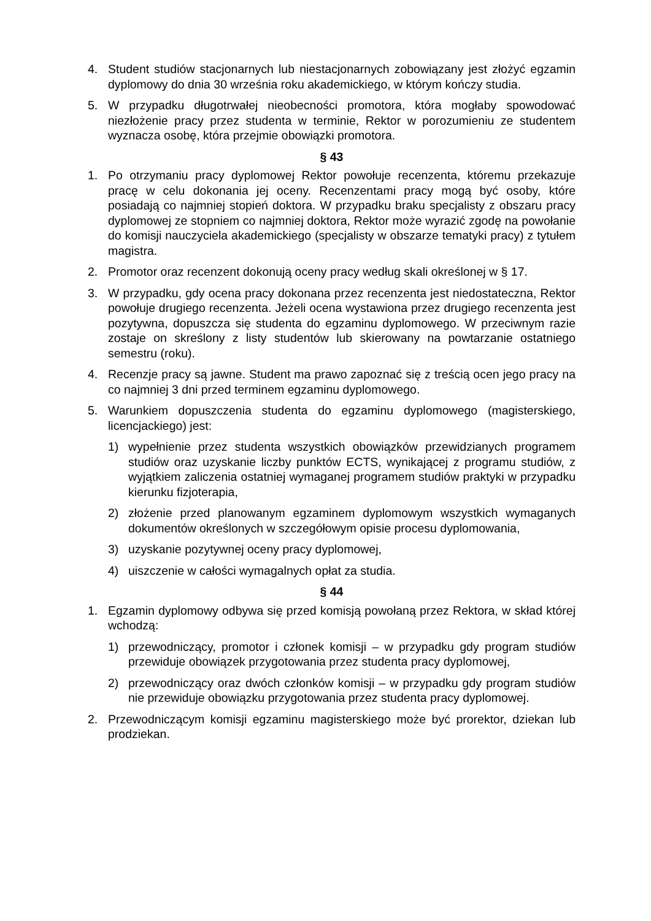4. Student studiów stacjonarnych lub niestacjonarnych zobowiązany jest złożyć egzamin dyplomowy do dnia 30 września roku akademickiego, w którym kończy studia.
5. W przypadku długotrwałej nieobecności promotora, która mogłaby spowodować niezłożenie pracy przez studenta w terminie, Rektor w porozumieniu ze studentem wyznacza osobę, która przejmie obowiązki promotora.
§ 43
1. Po otrzymaniu pracy dyplomowej Rektor powołuje recenzenta, któremu przekazuje pracę w celu dokonania jej oceny. Recenzentami pracy mogą być osoby, które posiadają co najmniej stopień doktora. W przypadku braku specjalisty z obszaru pracy dyplomowej ze stopniem co najmniej doktora, Rektor może wyrazić zgodę na powołanie do komisji nauczyciela akademickiego (specjalisty w obszarze tematyki pracy) z tytułem magistra.
2. Promotor oraz recenzent dokonują oceny pracy według skali określonej w § 17.
3. W przypadku, gdy ocena pracy dokonana przez recenzenta jest niedostateczna, Rektor powołuje drugiego recenzenta. Jeżeli ocena wystawiona przez drugiego recenzenta jest pozytywna, dopuszcza się studenta do egzaminu dyplomowego. W przeciwnym razie zostaje on skreślony z listy studentów lub skierowany na powtarzanie ostatniego semestru (roku).
4. Recenzje pracy są jawne. Student ma prawo zapoznać się z treścią ocen jego pracy na co najmniej 3 dni przed terminem egzaminu dyplomowego.
5. Warunkiem dopuszczenia studenta do egzaminu dyplomowego (magisterskiego, licencjackiego) jest:
1) wypełnienie przez studenta wszystkich obowiązków przewidzianych programem studiów oraz uzyskanie liczby punktów ECTS, wynikającej z programu studiów, z wyjątkiem zaliczenia ostatniej wymaganej programem studiów praktyki w przypadku kierunku fizjoterapia,
2) złożenie przed planowanym egzaminem dyplomowym wszystkich wymaganych dokumentów określonych w szczegółowym opisie procesu dyplomowania,
3) uzyskanie pozytywnej oceny pracy dyplomowej,
4) uiszczenie w całości wymagalnych opłat za studia.
§ 44
1. Egzamin dyplomowy odbywa się przed komisją powołaną przez Rektora, w skład której wchodzą:
1) przewodniczący, promotor i członek komisji – w przypadku gdy program studiów przewiduje obowiązek przygotowania przez studenta pracy dyplomowej,
2) przewodniczący oraz dwóch członków komisji – w przypadku gdy program studiów nie przewiduje obowiązku przygotowania przez studenta pracy dyplomowej.
2. Przewodniczącym komisji egzaminu magisterskiego może być prorektor, dziekan lub prodziekan.